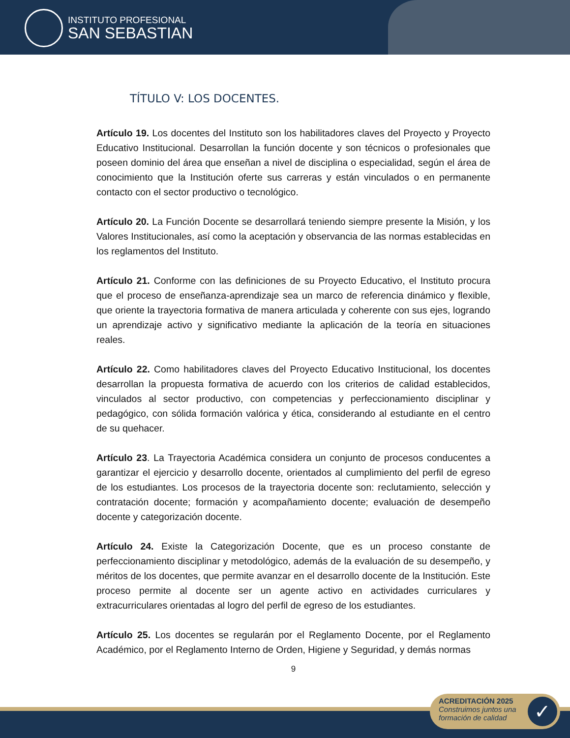INSTITUTO PROFESIONAL
SAN SEBASTIAN
TÍTULO V: LOS DOCENTES.
Artículo 19. Los docentes del Instituto son los habilitadores claves del Proyecto y Proyecto Educativo Institucional. Desarrollan la función docente y son técnicos o profesionales que poseen dominio del área que enseñan a nivel de disciplina o especialidad, según el área de conocimiento que la Institución oferte sus carreras y están vinculados o en permanente contacto con el sector productivo o tecnológico.
Artículo 20. La Función Docente se desarrollará teniendo siempre presente la Misión, y los Valores Institucionales, así como la aceptación y observancia de las normas establecidas en los reglamentos del Instituto.
Artículo 21. Conforme con las definiciones de su Proyecto Educativo, el Instituto procura que el proceso de enseñanza-aprendizaje sea un marco de referencia dinámico y flexible, que oriente la trayectoria formativa de manera articulada y coherente con sus ejes, logrando un aprendizaje activo y significativo mediante la aplicación de la teoría en situaciones reales.
Artículo 22. Como habilitadores claves del Proyecto Educativo Institucional, los docentes desarrollan la propuesta formativa de acuerdo con los criterios de calidad establecidos, vinculados al sector productivo, con competencias y perfeccionamiento disciplinar y pedagógico, con sólida formación valórica y ética, considerando al estudiante en el centro de su quehacer.
Artículo 23. La Trayectoria Académica considera un conjunto de procesos conducentes a garantizar el ejercicio y desarrollo docente, orientados al cumplimiento del perfil de egreso de los estudiantes. Los procesos de la trayectoria docente son: reclutamiento, selección y contratación docente; formación y acompañamiento docente; evaluación de desempeño docente y categorización docente.
Artículo 24. Existe la Categorización Docente, que es un proceso constante de perfeccionamiento disciplinar y metodológico, además de la evaluación de su desempeño, y méritos de los docentes, que permite avanzar en el desarrollo docente de la Institución. Este proceso permite al docente ser un agente activo en actividades curriculares y extracurriculares orientadas al logro del perfil de egreso de los estudiantes.
Artículo 25. Los docentes se regularán por el Reglamento Docente, por el Reglamento Académico, por el Reglamento Interno de Orden, Higiene y Seguridad, y demás normas
9
ACREDITACIÓN 2025
Construimos juntos una
formación de calidad
✓